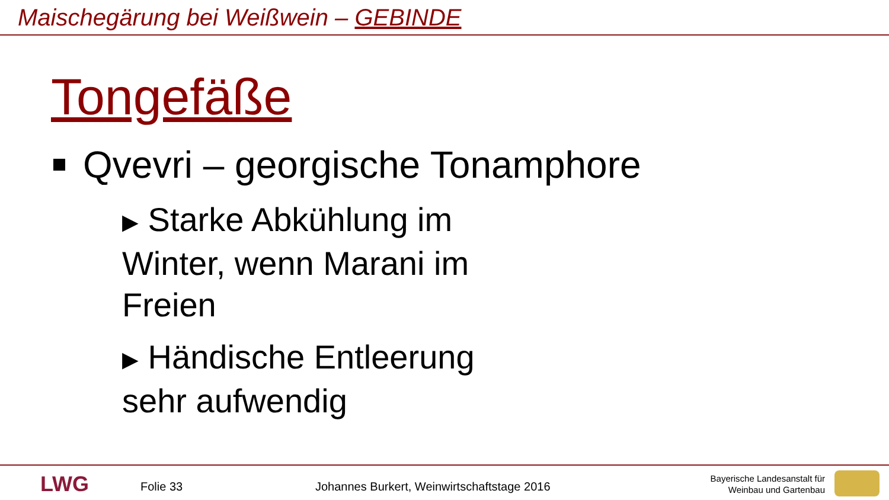Maischegärung bei Weißwein – GEBINDE
Tongefäße
Qvevri – georgische Tonamphore
▶ Starke Abkühlung im Winter, wenn Marani im Freien
▶ Händische Entleerung sehr aufwendig
LWG Folie 33
Johannes Burkert, Weinwirtschaftstage 2016
Bayerische Landesanstalt für
Weinbau und Gartenbau